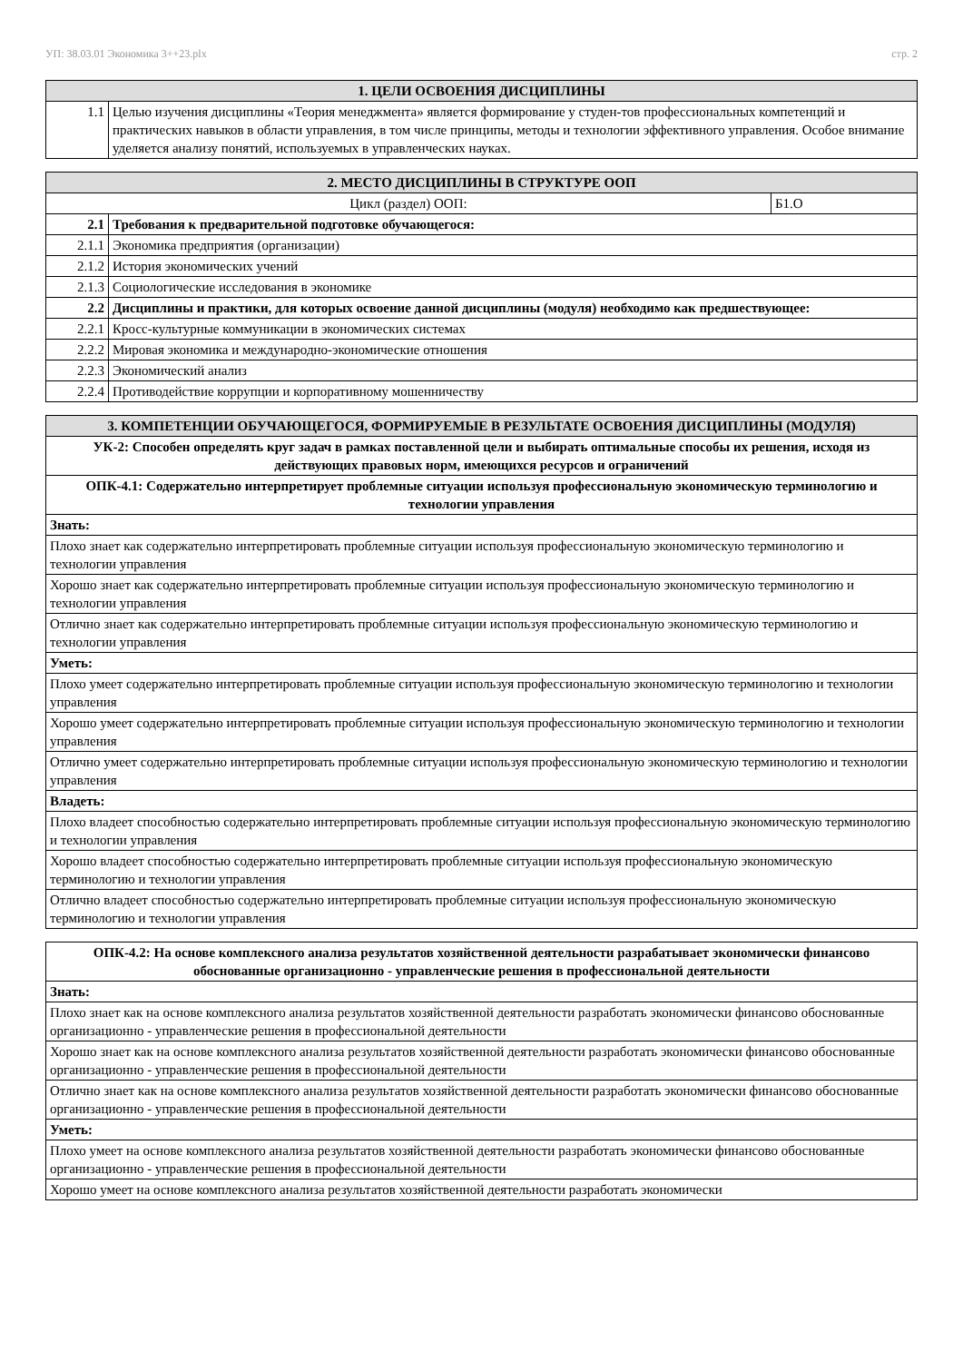УП: 38.03.01 Экономика 3++23.plx стр. 2
| 1. ЦЕЛИ ОСВОЕНИЯ ДИСЦИПЛИНЫ | |
| --- | --- |
| 1.1 | Целью изучения дисциплины «Теория менеджмента» является формирование у студен-тов профессиональных компетенций и практических навыков в области управления, в том числе принципы, методы и технологии эффективного управления. Особое внимание уделяется анализу понятий, используемых в управленческих науках. |
| 2. МЕСТО ДИСЦИПЛИНЫ В СТРУКТУРЕ ООП | | |
| --- | --- | --- |
| Цикл (раздел) ООП: | | Б1.О |
| 2.1 | Требования к предварительной подготовке обучающегося: | |
| 2.1.1 | Экономика предприятия (организации) | |
| 2.1.2 | История экономических учений | |
| 2.1.3 | Социологические исследования в экономике | |
| 2.2 | Дисциплины и практики, для которых освоение данной дисциплины (модуля) необходимо как предшествующее: | |
| 2.2.1 | Кросс-культурные коммуникации в экономических системах | |
| 2.2.2 | Мировая экономика и международно-экономические отношения | |
| 2.2.3 | Экономический анализ | |
| 2.2.4 | Противодействие коррупции и корпоративному мошенничеству | |
| 3. КОМПЕТЕНЦИИ ОБУЧАЮЩЕГОСЯ, ФОРМИРУЕМЫЕ В РЕЗУЛЬТАТЕ ОСВОЕНИЯ ДИСЦИПЛИНЫ (МОДУЛЯ) |
| --- |
| УК-2: Способен определять круг задач в рамках поставленной цели и выбирать оптимальные способы их решения, исходя из действующих правовых норм, имеющихся ресурсов и ограничений |
| ОПК-4.1: Содержательно интерпретирует проблемные ситуации используя профессиональную экономическую терминологию и технологии управления |
| Знать: |
| Плохо знает как содержательно интерпретировать проблемные ситуации используя профессиональную экономическую терминологию и технологии управления |
| Хорошо знает как содержательно интерпретировать проблемные ситуации используя профессиональную экономическую терминологию и технологии управления |
| Отлично знает как содержательно интерпретировать проблемные ситуации используя профессиональную экономическую терминологию и технологии управления |
| Уметь: |
| Плохо умеет содержательно интерпретировать проблемные ситуации используя профессиональную экономическую терминологию и технологии управления |
| Хорошо умеет содержательно интерпретировать проблемные ситуации используя профессиональную экономическую терминологию и технологии управления |
| Отлично умеет содержательно интерпретировать проблемные ситуации используя профессиональную экономическую терминологию и технологии управления |
| Владеть: |
| Плохо владеет способностью содержательно интерпретировать проблемные ситуации используя профессиональную экономическую терминологию и технологии управления |
| Хорошо владеет способностью содержательно интерпретировать проблемные ситуации используя профессиональную экономическую терминологию и технологии управления |
| Отлично владеет способностью содержательно интерпретировать проблемные ситуации используя профессиональную экономическую терминологию и технологии управления |
| ОПК-4.2: На основе комплексного анализа результатов хозяйственной деятельности разрабатывает экономически финансово обоснованные организационно - управленческие решения в профессиональной деятельности |
| Знать: |
| Плохо знает как на основе комплексного анализа результатов хозяйственной деятельности разработать экономически финансово обоснованные организационно - управленческие решения в профессиональной деятельности |
| Хорошо знает как на основе комплексного анализа результатов хозяйственной деятельности разработать экономически финансово обоснованные организационно - управленческие решения в профессиональной деятельности |
| Отлично знает как на основе комплексного анализа результатов хозяйственной деятельности разработать экономически финансово обоснованные организационно - управленческие решения в профессиональной деятельности |
| Уметь: |
| Плохо умеет на основе комплексного анализа результатов хозяйственной деятельности разработать экономически финансово обоснованные организационно - управленческие решения в профессиональной деятельности |
| Хорошо умеет на основе комплексного анализа результатов хозяйственной деятельности разработать экономически |